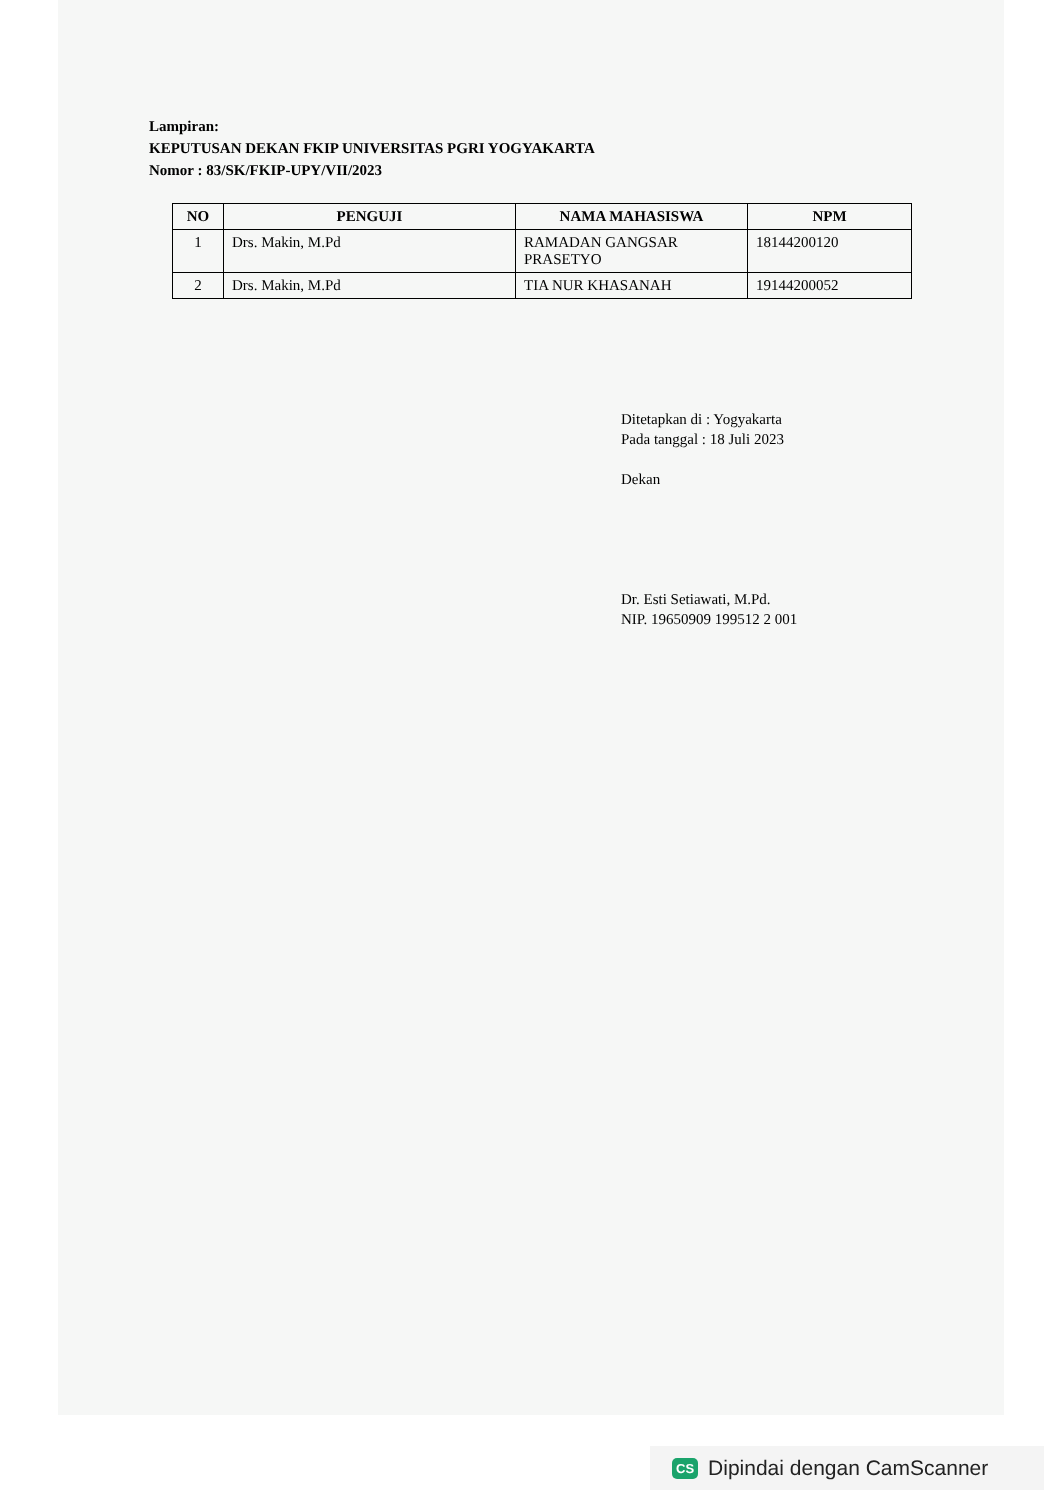Lampiran:
KEPUTUSAN DEKAN FKIP UNIVERSITAS PGRI YOGYAKARTA
Nomor : 83/SK/FKIP-UPY/VII/2023
| NO | PENGUJI | NAMA MAHASISWA | NPM |
| --- | --- | --- | --- |
| 1 | Drs. Makin, M.Pd | RAMADAN GANGSAR PRASETYO | 18144200120 |
| 2 | Drs. Makin, M.Pd | TIA NUR KHASANAH | 19144200052 |
Ditetapkan di : Yogyakarta
Pada tanggal : 18 Juli 2023
Dekan
Dr. Esti Setiawati, M.Pd.
NIP. 19650909 199512 2 001
CS Dipindai dengan CamScanner